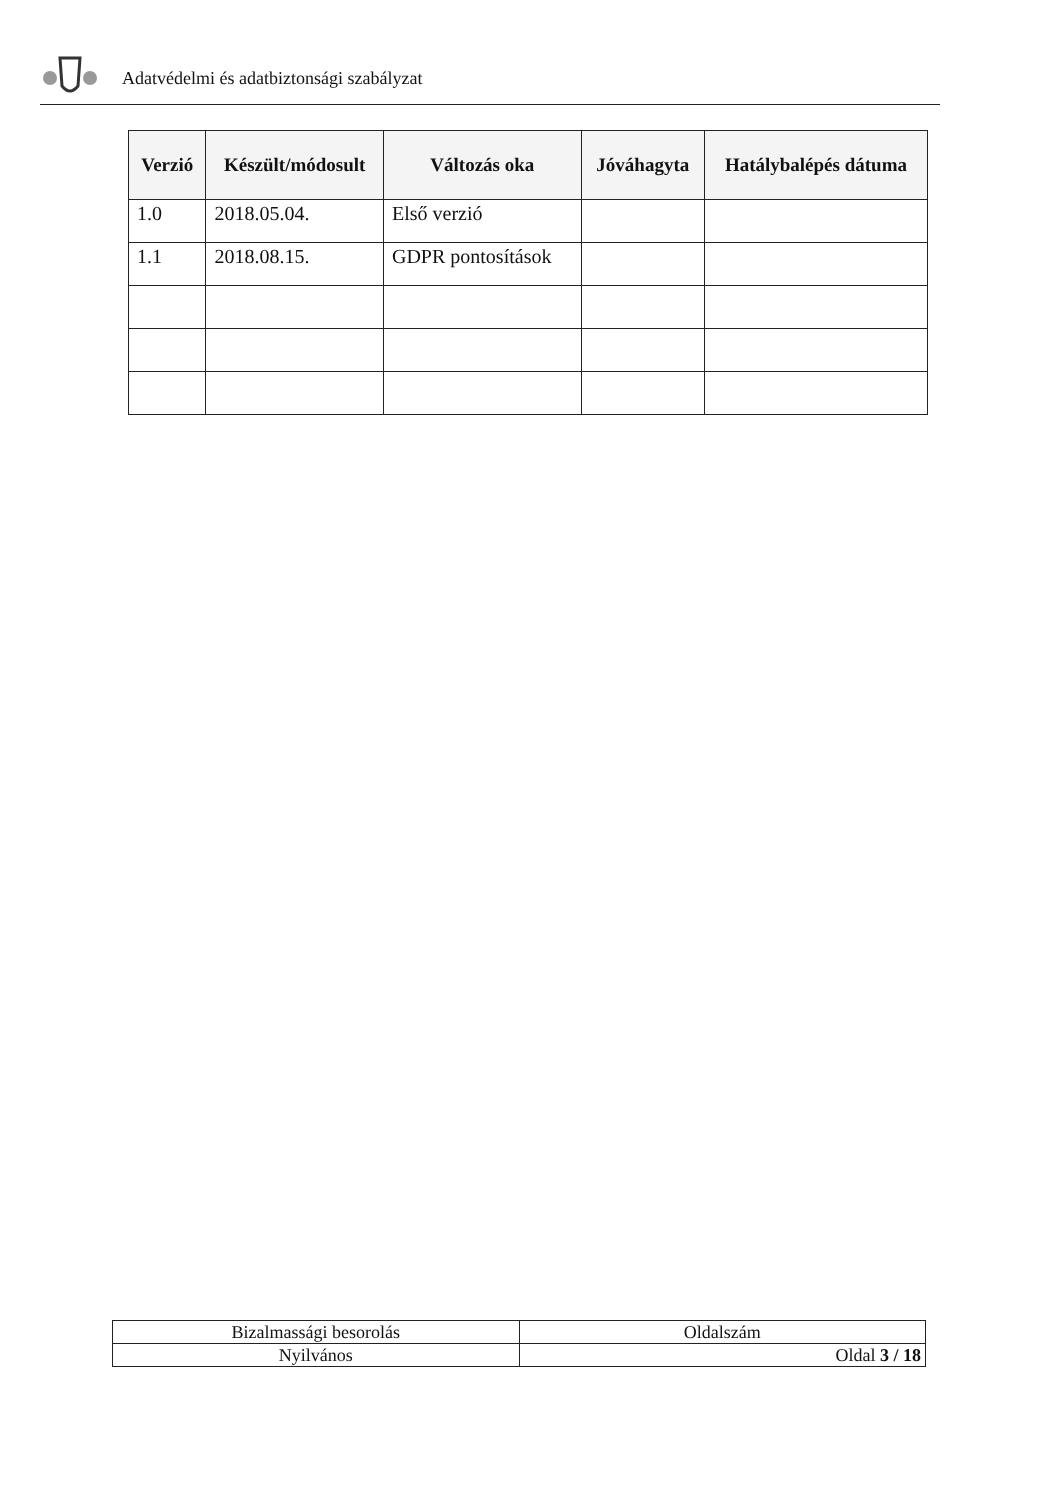Adatvédelmi és adatbiztonsági szabályzat
| Verzió | Készült/módosult | Változás oka | Jóváhagyta | Hatálybalépés dátuma |
| --- | --- | --- | --- | --- |
| 1.0 | 2018.05.04. | Első verzió | | |
| 1.1 | 2018.08.15. | GDPR pontosítások | | |
| Bizalmassági besorolás | Oldalszám |
| Nyilvános | Oldal 3 / 18 |